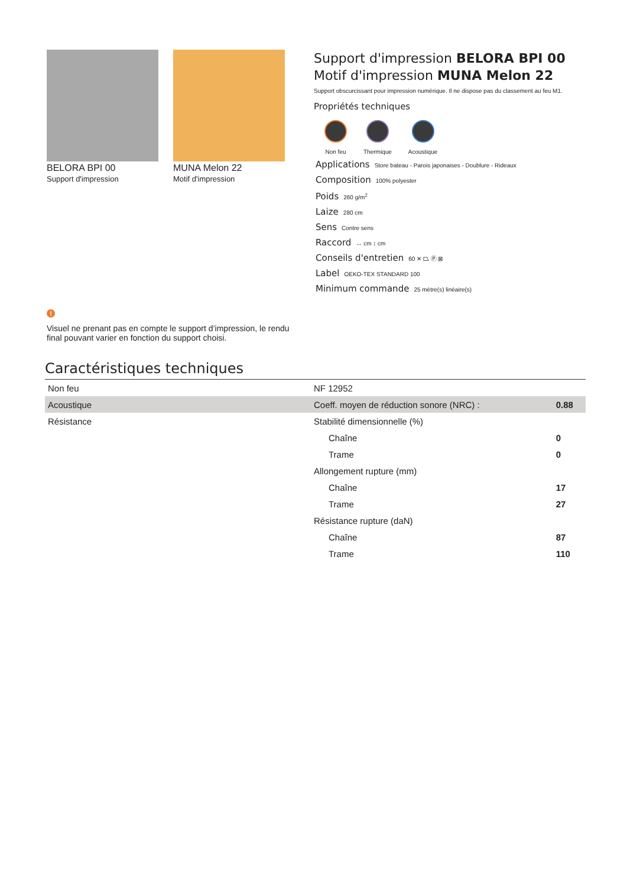BELORA BPI 00
Support d'impression
MUNA Melon 22
Motif d'impression
Support d'impression BELORA BPI 00
Motif d'impression MUNA Melon 22
Support obscurcissant pour impression numérique. Il ne dispose pas du classement au feu M1.
Propriétés techniques
Non feu Thermique Acoustique
Applications Store bateau - Parois japonaises - Doublure - Rideaux
Composition 100% polyester
Poids 260 g/m<sup>2</sup>
Laize 280 cm
Sens Contre sens
Raccord ↔ cm ↕ cm
Conseils d'entretien 60 ✕ ⏢ Ⓟ ⊠
Label OEKO-TEX STANDARD 100
Minimum commande 25 mètre(s) linéaire(s)
!
Visuel ne prenant pas en compte le support d’impression, le rendu final pouvant varier en fonction du support choisi.
Caractéristiques techniques
| Non feu | NF 12952 | |
| Acoustique | Coeff. moyen de réduction sonore (NRC) : | 0.88 |
| Résistance | Stabilité dimensionnelle (%) | |
| | Chaîne | 0 |
| | Trame | 0 |
| | Allongement rupture (mm) | |
| | Chaîne | 17 |
| | Trame | 27 |
| | Résistance rupture (daN) | |
| | Chaîne | 87 |
| | Trame | 110 |